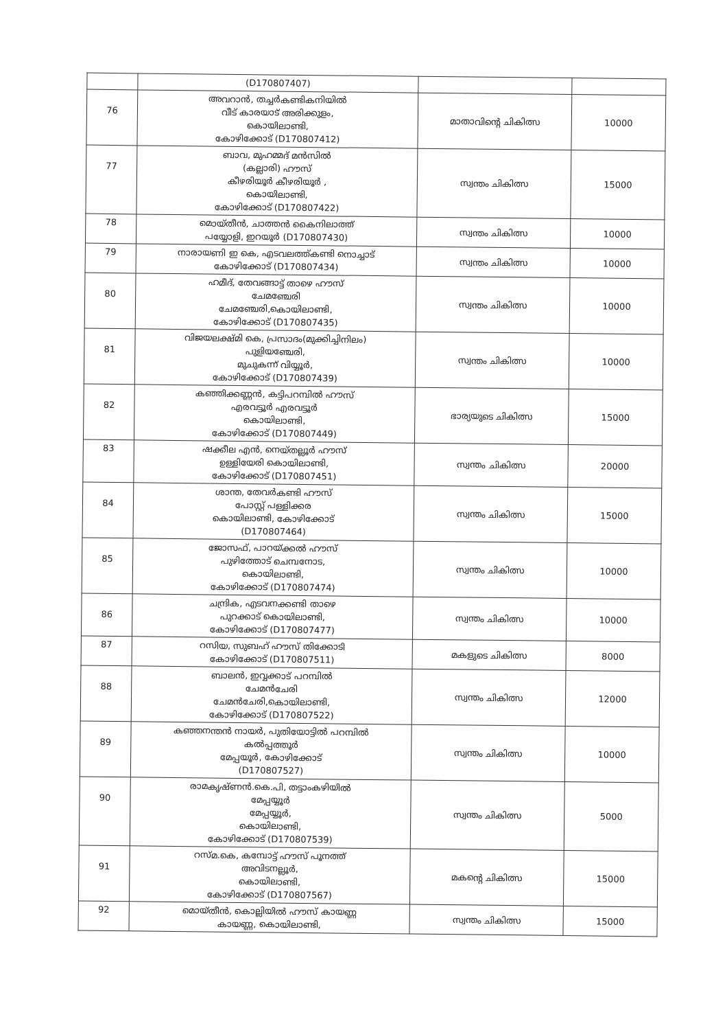| | (D170807407) | | |
| 76 | അവറാൻ, തച്ചർകണ്ടികനിയിൽ വീട് കാരയാട് അരിക്കുളം, കൊയിലാണ്ടി, കോഴിക്കോട് (D170807412) | മാതാവിന്റെ ചികിത്സ | 10000 |
| 77 | ബാവ, മുഹമ്മദ് മൻസിൽ (കല്ലാരി) ഹൗസ് കീഴരിയൂർ കീഴരിയൂർ , കൊയിലാണ്ടി, കോഴിക്കോട് (D170807422) | സ്വന്തം ചികിത്സ | 15000 |
| 78 | മൊയ്തീൻ, ചാത്തൻ കൈനിലാത്ത് പയ്യോളി, ഇറയൂർ (D170807430) | സ്വന്തം ചികിത്സ | 10000 |
| 79 | നാരായണി ഇ കെ, എടവലത്ത്കണ്ടി നൊച്ചാട് കോഴിക്കോട് (D170807434) | സ്വന്തം ചികിത്സ | 10000 |
| 80 | ഹമീദ്, തേവങ്ങാട്ട് താഴെ ഹൗസ് ചേമഞ്ചേരി ചേമഞ്ചേരി,കൊയിലാണ്ടി, കോഴിക്കോട് (D170807435) | സ്വന്തം ചികിത്സ | 10000 |
| 81 | വിജയലക്ഷ്മി കെ, പ്രസാദം(മുക്കിച്ചിനിലം) പുളിയഞ്ചേരി, മുചുകന്ന് വിയ്യൂർ, കോഴിക്കോട് (D170807439) | സ്വന്തം ചികിത്സ | 10000 |
| 82 | കഞ്ഞിക്കണ്ണൻ, കട്ടിപറമ്പിൽ ഹൗസ് എരവട്ടൂർ എരവട്ടൂർ കൊയിലാണ്ടി, കോഴിക്കോട് (D170807449) | ഭാര്യയുടെ ചികിത്സ | 15000 |
| 83 | ഷക്കീല എൻ, നെയ്തല്ലൂർ ഹൗസ് ഉള്ളിയേരി കൊയിലാണ്ടി, കോഴിക്കോട് (D170807451) | സ്വന്തം ചികിത്സ | 20000 |
| 84 | ശാന്ത, തേവർകണ്ടി ഹൗസ് പോസ്റ്റ് പള്ളിക്കര കൊയിലാണ്ടി, കോഴിക്കോട് (D170807464) | സ്വന്തം ചികിത്സ | 15000 |
| 85 | ജോസഫ്, പാറയ്ക്കൽ ഹൗസ് പുഴിത്തോട് ചെമ്പനോട, കൊയിലാണ്ടി, കോഴിക്കോട് (D170807474) | സ്വന്തം ചികിത്സ | 10000 |
| 86 | ചന്ദ്രിക, എടവനക്കണ്ടി താഴെ പുറക്കാട് കൊയിലാണ്ടി, കോഴിക്കോട് (D170807477) | സ്വന്തം ചികിത്സ | 10000 |
| 87 | റസിയ, സുബഹ് ഹൗസ് തിക്കോടി കോഴിക്കോട് (D170807511) | മകളുടെ ചികിത്സ | 8000 |
| 88 | ബാലൻ, ഇവ്വക്കാട് പറമ്പിൽ ചേമൻചേരി ചേമൻചേരി,കൊയിലാണ്ടി, കോഴിക്കോട് (D170807522) | സ്വന്തം ചികിത്സ | 12000 |
| 89 | കഞ്ഞനന്തൻ നായർ, പുതിയോട്ടിൽ പറമ്പിൽ കൽപ്പത്തൂർ മേപ്പയൂർ, കോഴിക്കോട് (D170807527) | സ്വന്തം ചികിത്സ | 10000 |
| 90 | രാമകൃഷ്ണൻ.കെ.പി, തട്ടാംകഴിയിൽ മേപ്പയ്യൂർ മേപ്പയ്യൂർ, കൊയിലാണ്ടി, കോഴിക്കോട് (D170807539) | സ്വന്തം ചികിത്സ | 5000 |
| 91 | റസ്മ.കെ, കമ്പോട്ട് ഹൗസ് പൂനത്ത് അവിടനല്ലൂർ, കൊയിലാണ്ടി, കോഴിക്കോട് (D170807567) | മകന്റെ ചികിത്സ | 15000 |
| 92 | മൊയ്തീൻ, കൊല്ലിയിൽ ഹൗസ് കായണ്ണ കായണ്ണ, കൊയിലാണ്ടി, | സ്വന്തം ചികിത്സ | 15000 |